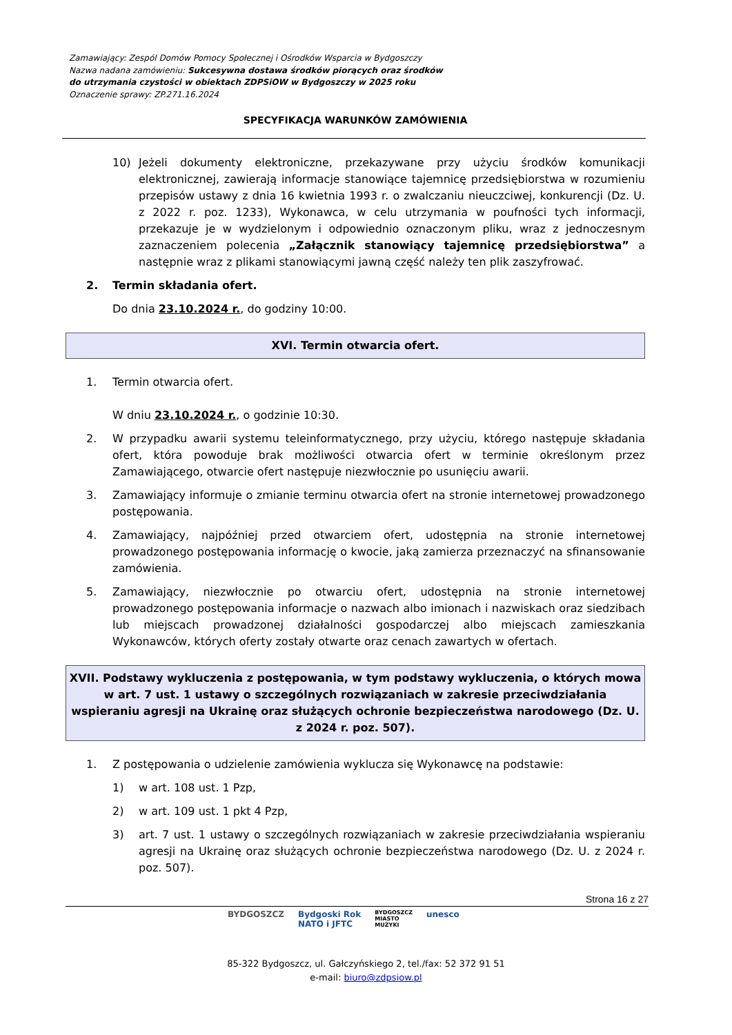Zamawiający: Zespól Domów Pomocy Społecznej i Ośrodków Wsparcia w Bydgoszczy
Nazwa nadana zamówieniu: Sukcesywna dostawa środków piorących oraz środków
do utrzymania czystości w obiektach ZDPSiOW w Bydgoszczy w 2025 roku
Oznaczenie sprawy: ZP.271.16.2024
SPECYFIKACJA WARUNKÓW ZAMÓWIENIA
10) Jeżeli dokumenty elektroniczne, przekazywane przy użyciu środków komunikacji elektronicznej, zawierają informacje stanowiące tajemnicę przedsiębiorstwa w rozumieniu przepisów ustawy z dnia 16 kwietnia 1993 r. o zwalczaniu nieuczciwej, konkurencji (Dz. U. z 2022 r. poz. 1233), Wykonawca, w celu utrzymania w poufności tych informacji, przekazuje je w wydzielonym i odpowiednio oznaczonym pliku, wraz z jednoczesnym zaznaczeniem polecenia „Załącznik stanowiący tajemnicę przedsiębiorstwa” a następnie wraz z plikami stanowiącymi jawną część należy ten plik zaszyfrować.
2. Termin składania ofert.
Do dnia 23.10.2024 r., do godziny 10:00.
XVI. Termin otwarcia ofert.
1. Termin otwarcia ofert.
W dniu 23.10.2024 r., o godzinie 10:30.
2. W przypadku awarii systemu teleinformatycznego, przy użyciu, którego następuje składania ofert, która powoduje brak możliwości otwarcia ofert w terminie określonym przez Zamawiającego, otwarcie ofert następuje niezwłocznie po usunięciu awarii.
3. Zamawiający informuje o zmianie terminu otwarcia ofert na stronie internetowej prowadzonego postępowania.
4. Zamawiający, najpóźniej przed otwarciem ofert, udostępnia na stronie internetowej prowadzonego postępowania informację o kwocie, jaką zamierza przeznaczyć na sfinansowanie zamówienia.
5. Zamawiający, niezwłocznie po otwarciu ofert, udostępnia na stronie internetowej prowadzonego postępowania informacje o nazwach albo imionach i nazwiskach oraz siedzibach lub miejscach prowadzonej działalności gospodarczej albo miejscach zamieszkania Wykonawców, których oferty zostały otwarte oraz cenach zawartych w ofertach.
XVII. Podstawy wykluczenia z postępowania, w tym podstawy wykluczenia, o których mowa w art. 7 ust. 1 ustawy o szczególnych rozwiązaniach w zakresie przeciwdziałania wspieraniu agresji na Ukrainę oraz służących ochronie bezpieczeństwa narodowego (Dz. U. z 2024 r. poz. 507).
1. Z postępowania o udzielenie zamówienia wyklucza się Wykonawcę na podstawie:
1) w art. 108 ust. 1 Pzp,
2) w art. 109 ust. 1 pkt 4 Pzp,
3) art. 7 ust. 1 ustawy o szczególnych rozwiązaniach w zakresie przeciwdziałania wspieraniu agresji na Ukrainę oraz służących ochronie bezpieczeństwa narodowego (Dz. U. z 2024 r. poz. 507).
Strona 16 z 27
BYDGOSZCZ Bydgoski Rok
NATO i JFTC BYDGOSZCZ
MIASTO
MUZYKI unesco
85-322 Bydgoszcz, ul. Gałczyńskiego 2, tel./fax: 52 372 91 51
e-mail: biuro@zdpsiow.pl